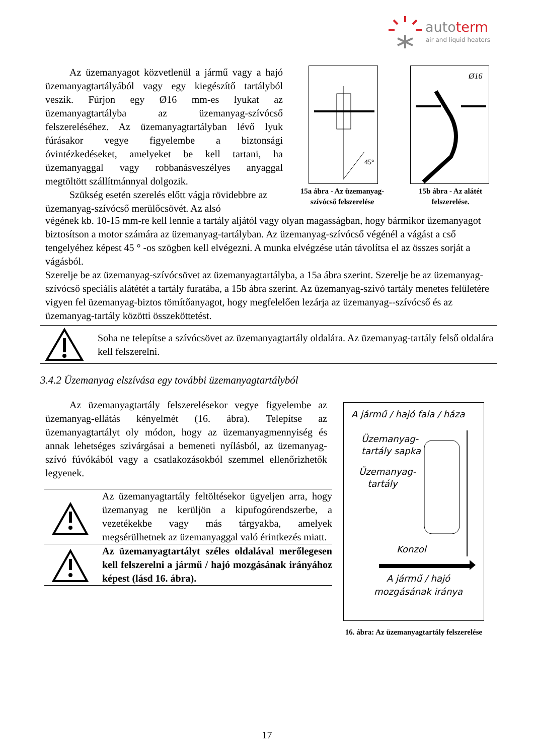autoterm
air and liquid heaters
Az üzemanyagot közvetlenül a jármű vagy a hajó üzemanyagtartályából vagy egy kiegészítő tartályból veszik. Fúrjon egy Ø16 mm-es lyukat az üzemanyagtartályba az üzemanyag-szívócső felszereléséhez. Az üzemanyagtartályban lévő lyuk fúrásakor vegye figyelembe a biztonsági óvintézkedéseket, amelyeket be kell tartani, ha üzemanyaggal vagy robbanásveszélyes anyaggal megtöltött szállítmánnyal dolgozik.
Szükség esetén szerelés előtt vágja rövidebbre az üzemanyag-szívócső merülőcsövét. Az alsó
45°
15a ábra - Az üzemanyag-szívócső felszerelése
Ø16
15b ábra - Az alátét felszerelése.
végének kb. 10-15 mm-re kell lennie a tartály aljától vagy olyan magasságban, hogy bármikor üzemanyagot biztosítson a motor számára az üzemanyag-tartályban. Az üzemanyag-szívócső végénél a vágást a cső tengelyéhez képest 45 ° -os szögben kell elvégezni. A munka elvégzése után távolítsa el az összes sorját a vágásból.
Szerelje be az üzemanyag-szívócsövet az üzemanyagtartályba, a 15a ábra szerint. Szerelje be az üzemanyag-szívócső speciális alátétét a tartály furatába, a 15b ábra szerint. Az üzemanyag-szívó tartály menetes felületére vigyen fel üzemanyag-biztos tömítőanyagot, hogy megfelelően lezárja az üzemanyag--szívócső és az üzemanyag-tartály közötti összeköttetést.
Soha ne telepítse a szívócsövet az üzemanyagtartály oldalára. Az üzemanyag-tartály felső oldalára kell felszerelni.
3.4.2 Üzemanyag elszívása egy további üzemanyagtartályból
Az üzemanyagtartály felszerelésekor vegye figyelembe az üzemanyag-ellátás kényelmét (16. ábra). Telepítse az üzemanyagtartályt oly módon, hogy az üzemanyagmennyiség és annak lehetséges szivárgásai a bemeneti nyílásból, az üzemanyag-szívó fúvókából vagy a csatlakozásokból szemmel ellenőrizhetők legyenek.
Az üzemanyagtartály feltöltésekor ügyeljen arra, hogy üzemanyag ne kerüljön a kipufogórendszerbe, a vezetékekbe vagy más tárgyakba, amelyek megsérülhetnek az üzemanyaggal való érintkezés miatt.
Az üzemanyagtartályt széles oldalával merőlegesen kell felszerelni a jármű / hajó mozgásának irányához képest (lásd 16. ábra).
A jármű / hajó fala / háza
Üzemanyag-
tartály sapka
Üzemanyag-
tartály
Konzol
A jármű / hajó
mozgásának iránya
16. ábra: Az üzemanyagtartály felszerelése
17